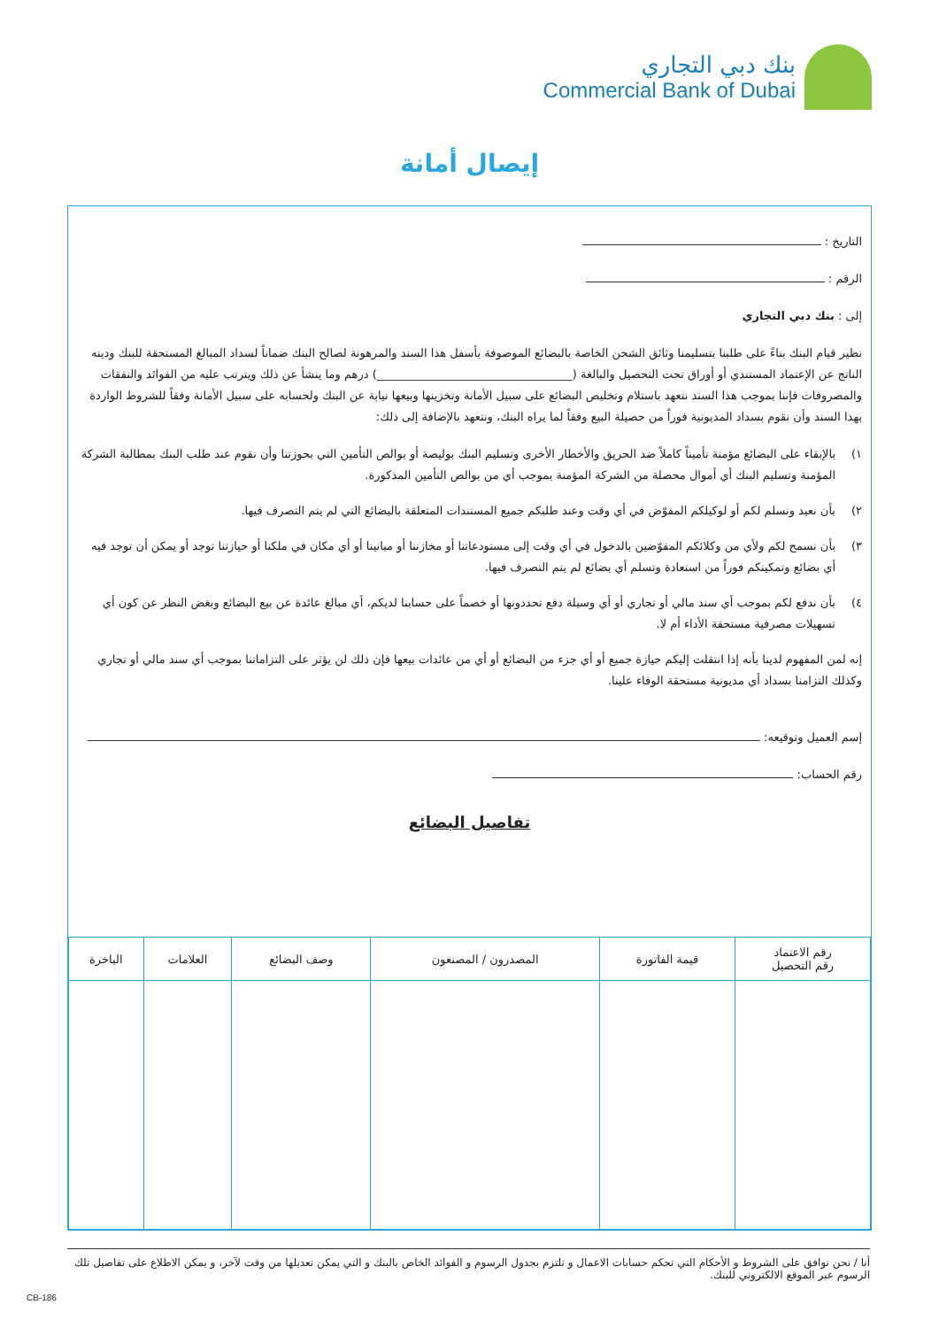بنك دبي التجاري
Commercial Bank of Dubai
إيصال أمانة
التاريخ :
الرقم :
إلى : بنك دبي التجاري
نظير قيام البنك بناءً على طلبنا بتسليمنا وثائق الشحن الخاصة بالبضائع الموصوفة بأسفل هذا السند والمرهونة لصالح البنك ضماناً لسداد المبالغ المستحقة للبنك ودينه الناتج عن الإعتماد المستندي أو أوراق تحت التحصيل والبالغة (__________________________________) درهم وما ينشأ عن ذلك ويترتب عليه من الفوائد والنفقات والمصروفات فإننا بموجب هذا السند نتعهد باستلام وتخليص البضائع على سبيل الأمانة وتخزينها وبيعها نيابة عن البنك ولحسابه على سبيل الأمانة وفقاً للشروط الواردة بهذا السند وأن نقوم بسداد المديونية فوراً من حصيلة البيع وفقاً لما يراه البنك، ونتعهد بالإضافة إلى ذلك:
١) بالإبقاء على البضائع مؤمنة تأميناً كاملاً ضد الحريق والأخطار الأخرى وتسليم البنك بوليصة أو بوالص التأمين التي بحوزتنا وأن نقوم عند طلب البنك بمطالبة الشركة المؤمنة وتسليم البنك أي أموال محصلة من الشركة المؤمنة بموجب أي من بوالص التأمين المذكورة.
٢) بأن نعيد ونسلم لكم أو لوكيلكم المفوّض في أي وقت وعند طلبكم جميع المستندات المتعلقة بالبضائع التي لم يتم التصرف فيها.
٣) بأن نسمح لكم ولأي من وكلائكم المفوّضين بالدخول في أي وقت إلى مستودعاتنا أو مخازننا أو مبانينا أو أي مكان في ملكنا أو حيازتنا توجد أو يمكن أن توجد فيه أي بضائع وتمكينكم فوراً من استعادة وتسلم أي بضائع لم يتم التصرف فيها.
٤) بأن ندفع لكم بموجب أي سند مالي أو تجاري أو أي وسيلة دفع تحددونها أو خصماً على حسابنا لديكم، أي مبالغ عائدة عن بيع البضائع وبغض النظر عن كون أي تسهيلات مصرفية مستحقة الأداء أم لا.
إنه لمن المفهوم لدينا بأنه إذا انتقلت إليكم حيازة جميع أو أي جزء من البضائع أو أي من عائدات بيعها فإن ذلك لن يؤثر على التزاماتنا بموجب أي سند مالي أو تجاري وكذلك التزامنا بسداد أي مديونية مستحقة الوفاء علينا.
إسم العميل وتوقيعه:
رقم الحساب:
تفاصيل البضائع
| رقم الاعتماد رقم التحصيل | قيمة الفاتورة | المصدرون / المصنعون | وصف البضائع | العلامات | الباخرة |
| --- | --- | --- | --- | --- | --- |
أنا / نحن نوافق على الشروط و الأحكام التي تحكم حسابات الاعمال و نلتزم بجدول الرسوم و الفوائد الخاص بالبنك و التي يمكن تعديلها من وقت لآخر، و يمكن الاطلاع على تفاصيل تلك الرسوم عبر الموقع الالكتروني للبنك.
CB-186